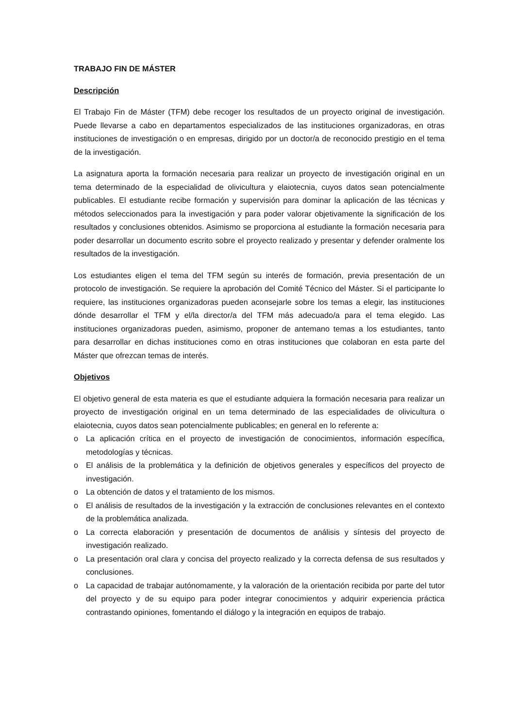TRABAJO FIN DE MÁSTER
Descripción
El Trabajo Fin de Máster (TFM) debe recoger los resultados de un proyecto original de investigación. Puede llevarse a cabo en departamentos especializados de las instituciones organizadoras, en otras instituciones de investigación o en empresas, dirigido por un doctor/a de reconocido prestigio en el tema de la investigación.
La asignatura aporta la formación necesaria para realizar un proyecto de investigación original en un tema determinado de la especialidad de olivicultura y elaiotecnia, cuyos datos sean potencialmente publicables. El estudiante recibe formación y supervisión para dominar la aplicación de las técnicas y métodos seleccionados para la investigación y para poder valorar objetivamente la significación de los resultados y conclusiones obtenidos. Asimismo se proporciona al estudiante la formación necesaria para poder desarrollar un documento escrito sobre el proyecto realizado y presentar y defender oralmente los resultados de la investigación.
Los estudiantes eligen el tema del TFM según su interés de formación, previa presentación de un protocolo de investigación. Se requiere la aprobación del Comité Técnico del Máster. Si el participante lo requiere, las instituciones organizadoras pueden aconsejarle sobre los temas a elegir, las instituciones dónde desarrollar el TFM y el/la director/a del TFM más adecuado/a para el tema elegido. Las instituciones organizadoras pueden, asimismo, proponer de antemano temas a los estudiantes, tanto para desarrollar en dichas instituciones como en otras instituciones que colaboran en esta parte del Máster que ofrezcan temas de interés.
Objetivos
El objetivo general de esta materia es que el estudiante adquiera la formación necesaria para realizar un proyecto de investigación original en un tema determinado de las especialidades de olivicultura o elaiotecnia, cuyos datos sean potencialmente publicables; en general en lo referente a:
o La aplicación crítica en el proyecto de investigación de conocimientos, información específica, metodologías y técnicas.
o El análisis de la problemática y la definición de objetivos generales y específicos del proyecto de investigación.
o La obtención de datos y el tratamiento de los mismos.
o El análisis de resultados de la investigación y la extracción de conclusiones relevantes en el contexto de la problemática analizada.
o La correcta elaboración y presentación de documentos de análisis y síntesis del proyecto de investigación realizado.
o La presentación oral clara y concisa del proyecto realizado y la correcta defensa de sus resultados y conclusiones.
o La capacidad de trabajar autónomamente, y la valoración de la orientación recibida por parte del tutor del proyecto y de su equipo para poder integrar conocimientos y adquirir experiencia práctica contrastando opiniones, fomentando el diálogo y la integración en equipos de trabajo.